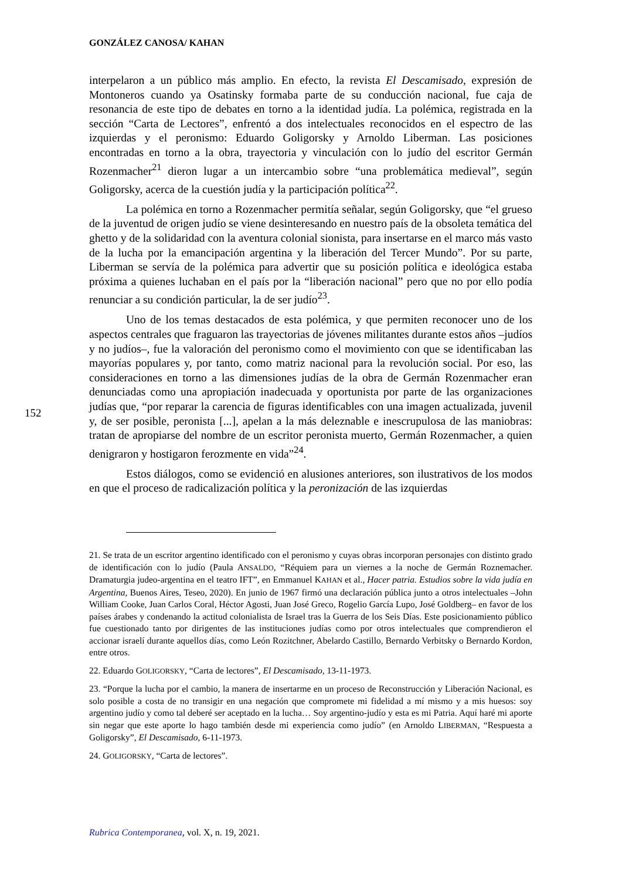GONZÁLEZ CANOSA/ KAHAN
152
interpelaron a un público más amplio. En efecto, la revista El Descamisado, expresión de Montoneros cuando ya Osatinsky formaba parte de su conducción nacional, fue caja de resonancia de este tipo de debates en torno a la identidad judía. La polémica, registrada en la sección “Carta de Lectores”, enfrentó a dos intelectuales reconocidos en el espectro de las izquierdas y el peronismo: Eduardo Goligorsky y Arnoldo Liberman. Las posiciones encontradas en torno a la obra, trayectoria y vinculación con lo judío del escritor Germán Rozenmacher<sup>21</sup> dieron lugar a un intercambio sobre “una problemática medieval”, según Goligorsky, acerca de la cuestión judía y la participación política<sup>22</sup>.
La polémica en torno a Rozenmacher permitía señalar, según Goligorsky, que “el grueso de la juventud de origen judío se viene desinteresando en nuestro país de la obsoleta temática del ghetto y de la solidaridad con la aventura colonial sionista, para insertarse en el marco más vasto de la lucha por la emancipación argentina y la liberación del Tercer Mundo”. Por su parte, Liberman se servía de la polémica para advertir que su posición política e ideológica estaba próxima a quienes luchaban en el país por la “liberación nacional” pero que no por ello podía renunciar a su condición particular, la de ser judío<sup>23</sup>.
Uno de los temas destacados de esta polémica, y que permiten reconocer uno de los aspectos centrales que fraguaron las trayectorias de jóvenes militantes durante estos años –judíos y no judíos–, fue la valoración del peronismo como el movimiento con que se identificaban las mayorías populares y, por tanto, como matriz nacional para la revolución social. Por eso, las consideraciones en torno a las dimensiones judías de la obra de Germán Rozenmacher eran denunciadas como una apropiación inadecuada y oportunista por parte de las organizaciones judías que, “por reparar la carencia de figuras identificables con una imagen actualizada, juvenil y, de ser posible, peronista [...], apelan a la más deleznable e inescrupulosa de las maniobras: tratan de apropiarse del nombre de un escritor peronista muerto, Germán Rozenmacher, a quien denigraron y hostigaron ferozmente en vida”<sup>24</sup>.
Estos diálogos, como se evidenció en alusiones anteriores, son ilustrativos de los modos en que el proceso de radicalización política y la peronización de las izquierdas
21. Se trata de un escritor argentino identificado con el peronismo y cuyas obras incorporan personajes con distinto grado de identificación con lo judío (Paula ANSALDO, “Réquiem para un viernes a la noche de Germán Roznemacher. Dramaturgia judeo-argentina en el teatro IFT”, en Emmanuel KAHAN et al., Hacer patria. Estudios sobre la vida judía en Argentina, Buenos Aires, Teseo, 2020). En junio de 1967 firmó una declaración pública junto a otros intelectuales –John William Cooke, Juan Carlos Coral, Héctor Agosti, Juan José Greco, Rogelio García Lupo, José Goldberg– en favor de los países árabes y condenando la actitud colonialista de Israel tras la Guerra de los Seis Días. Este posicionamiento público fue cuestionado tanto por dirigentes de las instituciones judías como por otros intelectuales que comprendieron el accionar israelí durante aquellos días, como León Rozitchner, Abelardo Castillo, Bernardo Verbitsky o Bernardo Kordon, entre otros.
22. Eduardo GOLIGORSKY, “Carta de lectores”, El Descamisado, 13-11-1973.
23. “Porque la lucha por el cambio, la manera de insertarme en un proceso de Reconstrucción y Liberación Nacional, es solo posible a costa de no transigir en una negación que compromete mi fidelidad a mí mismo y a mis huesos: soy argentino judío y como tal deberé ser aceptado en la lucha… Soy argentino-judío y esta es mi Patria. Aquí haré mi aporte sin negar que este aporte lo hago también desde mi experiencia como judío” (en Arnoldo LIBERMAN, “Respuesta a Goligorsky”, El Descamisado, 6-11-1973.
24. GOLIGORSKY, “Carta de lectores”.
Rubrica Contemporanea, vol. X, n. 19, 2021.